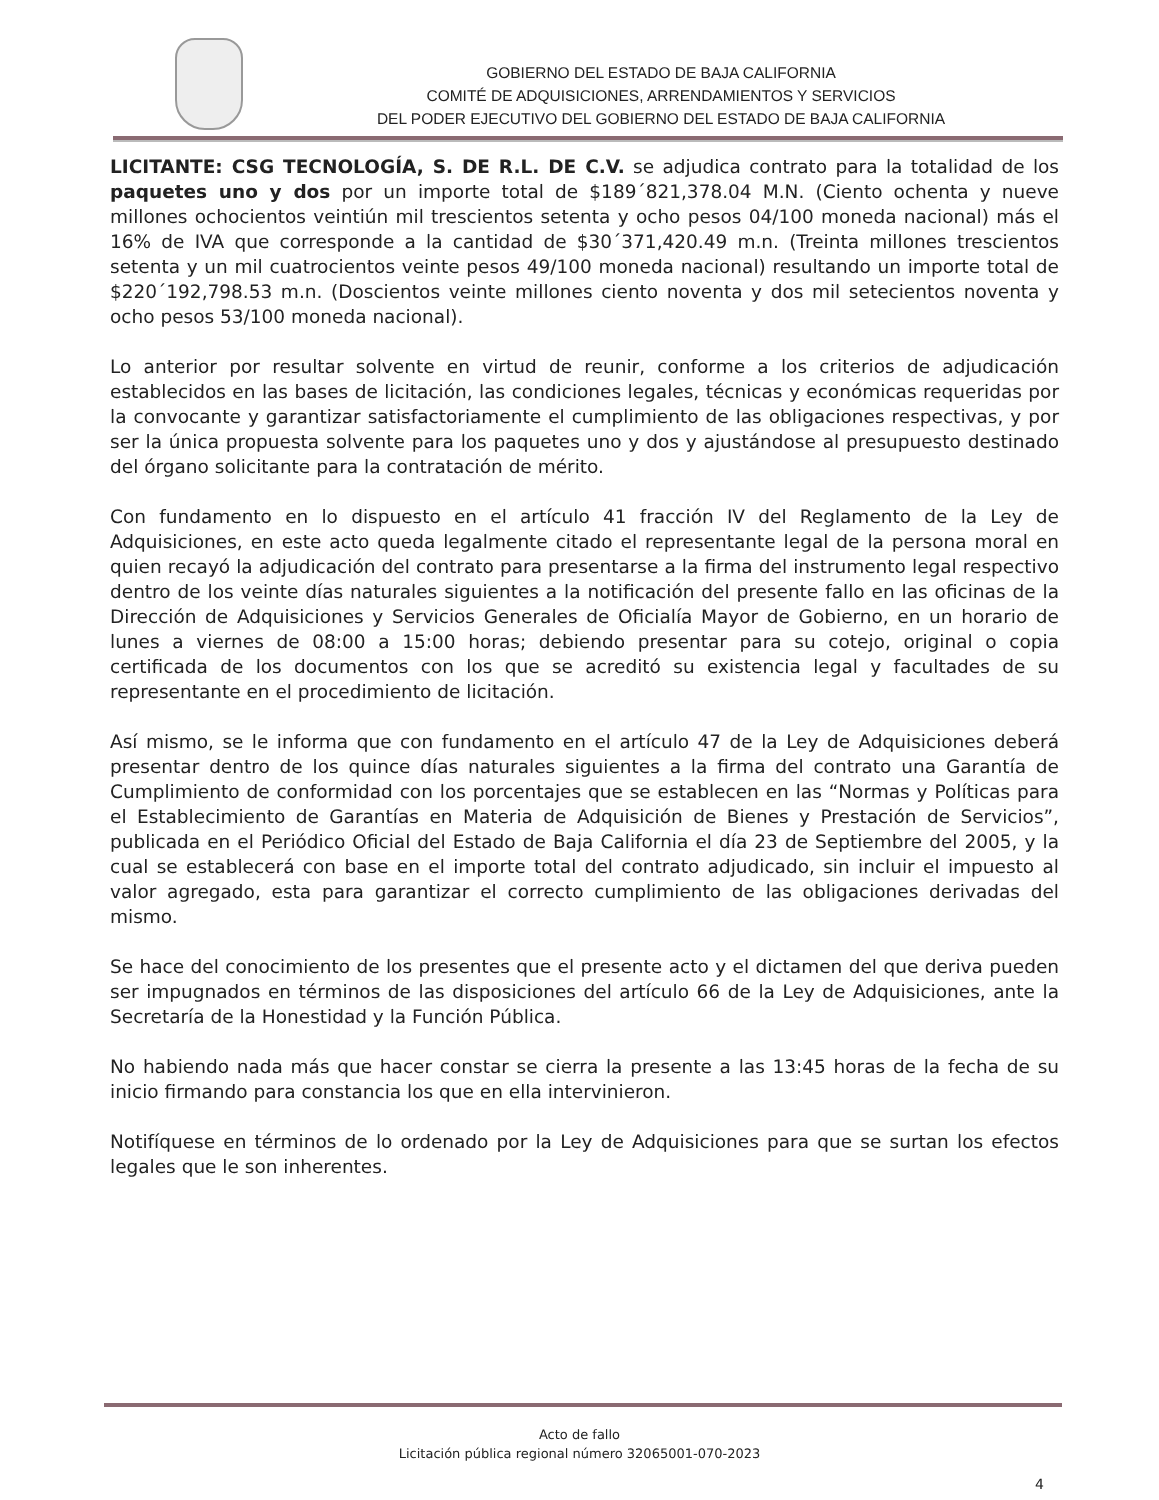GOBIERNO DEL ESTADO DE BAJA CALIFORNIA
COMITÉ DE ADQUISICIONES, ARRENDAMIENTOS Y SERVICIOS
DEL PODER EJECUTIVO DEL GOBIERNO DEL ESTADO DE BAJA CALIFORNIA
LICITANTE: CSG TECNOLOGÍA, S. DE R.L. DE C.V. se adjudica contrato para la totalidad de los paquetes uno y dos por un importe total de $189´821,378.04 M.N. (Ciento ochenta y nueve millones ochocientos veintiún mil trescientos setenta y ocho pesos 04/100 moneda nacional) más el 16% de IVA que corresponde a la cantidad de $30´371,420.49 m.n. (Treinta millones trescientos setenta y un mil cuatrocientos veinte pesos 49/100 moneda nacional) resultando un importe total de $220´192,798.53 m.n. (Doscientos veinte millones ciento noventa y dos mil setecientos noventa y ocho pesos 53/100 moneda nacional).
Lo anterior por resultar solvente en virtud de reunir, conforme a los criterios de adjudicación establecidos en las bases de licitación, las condiciones legales, técnicas y económicas requeridas por la convocante y garantizar satisfactoriamente el cumplimiento de las obligaciones respectivas, y por ser la única propuesta solvente para los paquetes uno y dos y ajustándose al presupuesto destinado del órgano solicitante para la contratación de mérito.
Con fundamento en lo dispuesto en el artículo 41 fracción IV del Reglamento de la Ley de Adquisiciones, en este acto queda legalmente citado el representante legal de la persona moral en quien recayó la adjudicación del contrato para presentarse a la firma del instrumento legal respectivo dentro de los veinte días naturales siguientes a la notificación del presente fallo en las oficinas de la Dirección de Adquisiciones y Servicios Generales de Oficialía Mayor de Gobierno, en un horario de lunes a viernes de 08:00 a 15:00 horas; debiendo presentar para su cotejo, original o copia certificada de los documentos con los que se acreditó su existencia legal y facultades de su representante en el procedimiento de licitación.
Así mismo, se le informa que con fundamento en el artículo 47 de la Ley de Adquisiciones deberá presentar dentro de los quince días naturales siguientes a la firma del contrato una Garantía de Cumplimiento de conformidad con los porcentajes que se establecen en las “Normas y Políticas para el Establecimiento de Garantías en Materia de Adquisición de Bienes y Prestación de Servicios”, publicada en el Periódico Oficial del Estado de Baja California el día 23 de Septiembre del 2005, y la cual se establecerá con base en el importe total del contrato adjudicado, sin incluir el impuesto al valor agregado, esta para garantizar el correcto cumplimiento de las obligaciones derivadas del mismo.
Se hace del conocimiento de los presentes que el presente acto y el dictamen del que deriva pueden ser impugnados en términos de las disposiciones del artículo 66 de la Ley de Adquisiciones, ante la Secretaría de la Honestidad y la Función Pública.
No habiendo nada más que hacer constar se cierra la presente a las 13:45 horas de la fecha de su inicio firmando para constancia los que en ella intervinieron.
Notifíquese en términos de lo ordenado por la Ley de Adquisiciones para que se surtan los efectos legales que le son inherentes.
Acto de fallo
Licitación pública regional número 32065001-070-2023
4